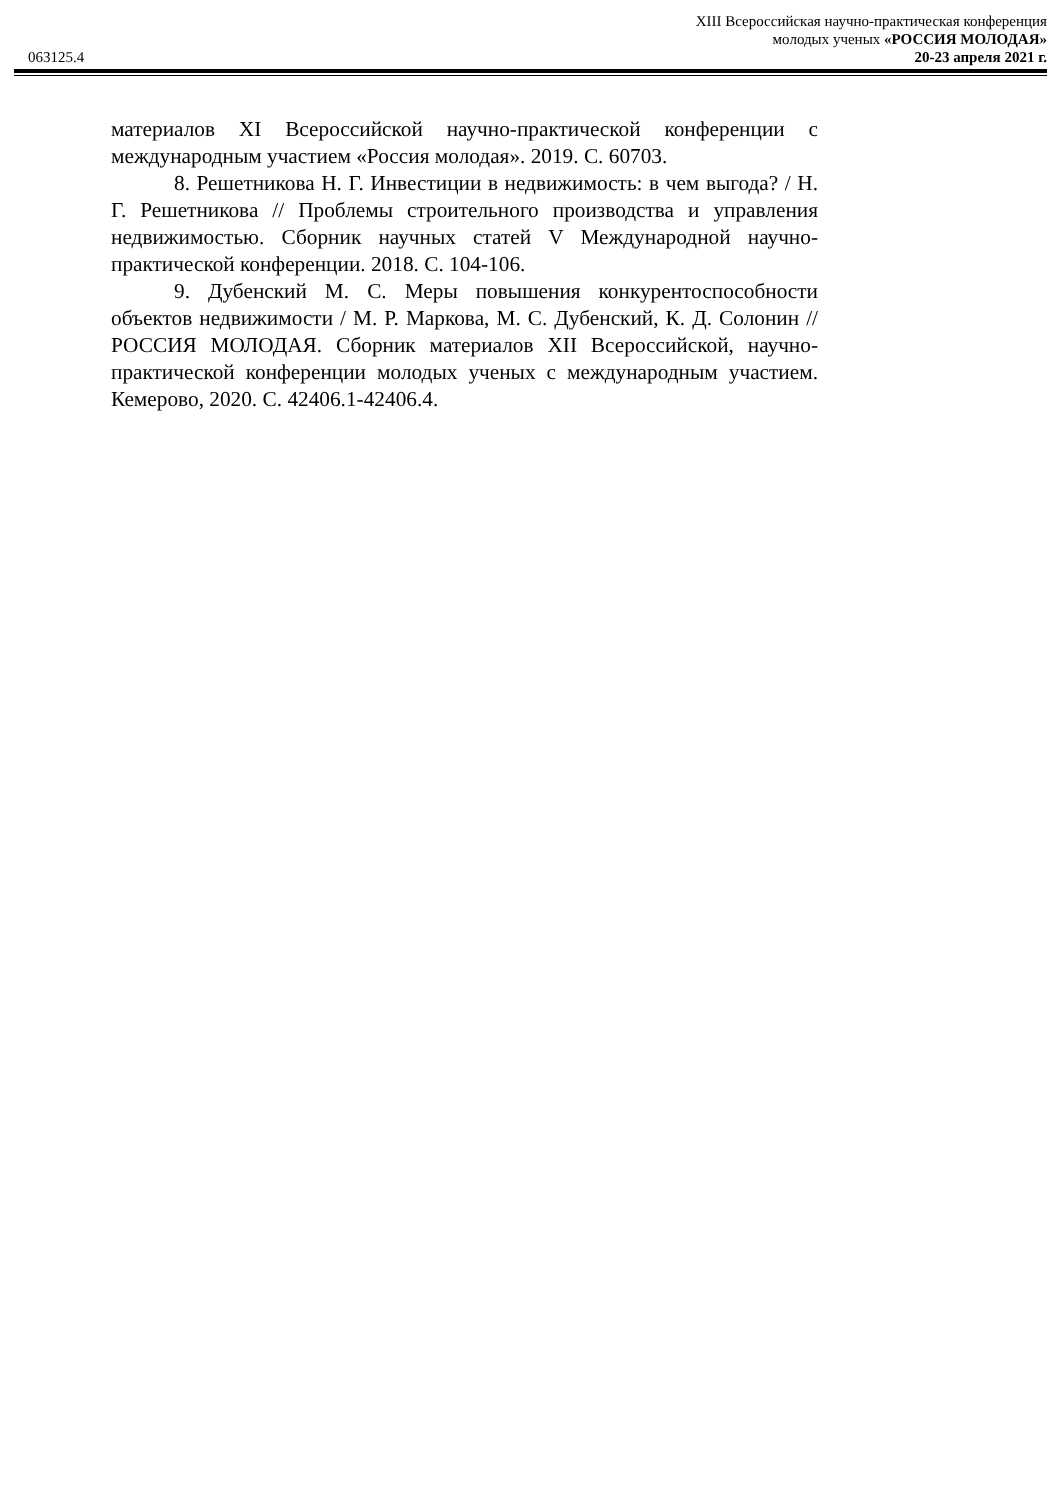XIII Всероссийская научно-практическая конференция
молодых ученых «РОССИЯ МОЛОДАЯ»
063125.4 20-23 апреля 2021 г.
материалов XI Всероссийской научно-практической конференции с международным участием «Россия молодая». 2019. С. 60703.
8. Решетникова Н. Г. Инвестиции в недвижимость: в чем выгода? / Н. Г. Решетникова // Проблемы строительного производства и управления недвижимостью. Сборник научных статей V Международной научно-практической конференции. 2018. С. 104-106.
9. Дубенский М. С. Меры повышения конкурентоспособности объектов недвижимости / М. Р. Маркова, М. С. Дубенский, К. Д. Солонин // РОССИЯ МОЛОДАЯ. Сборник материалов XII Всероссийской, научно-практической конференции молодых ученых с международным участием. Кемерово, 2020. С. 42406.1-42406.4.